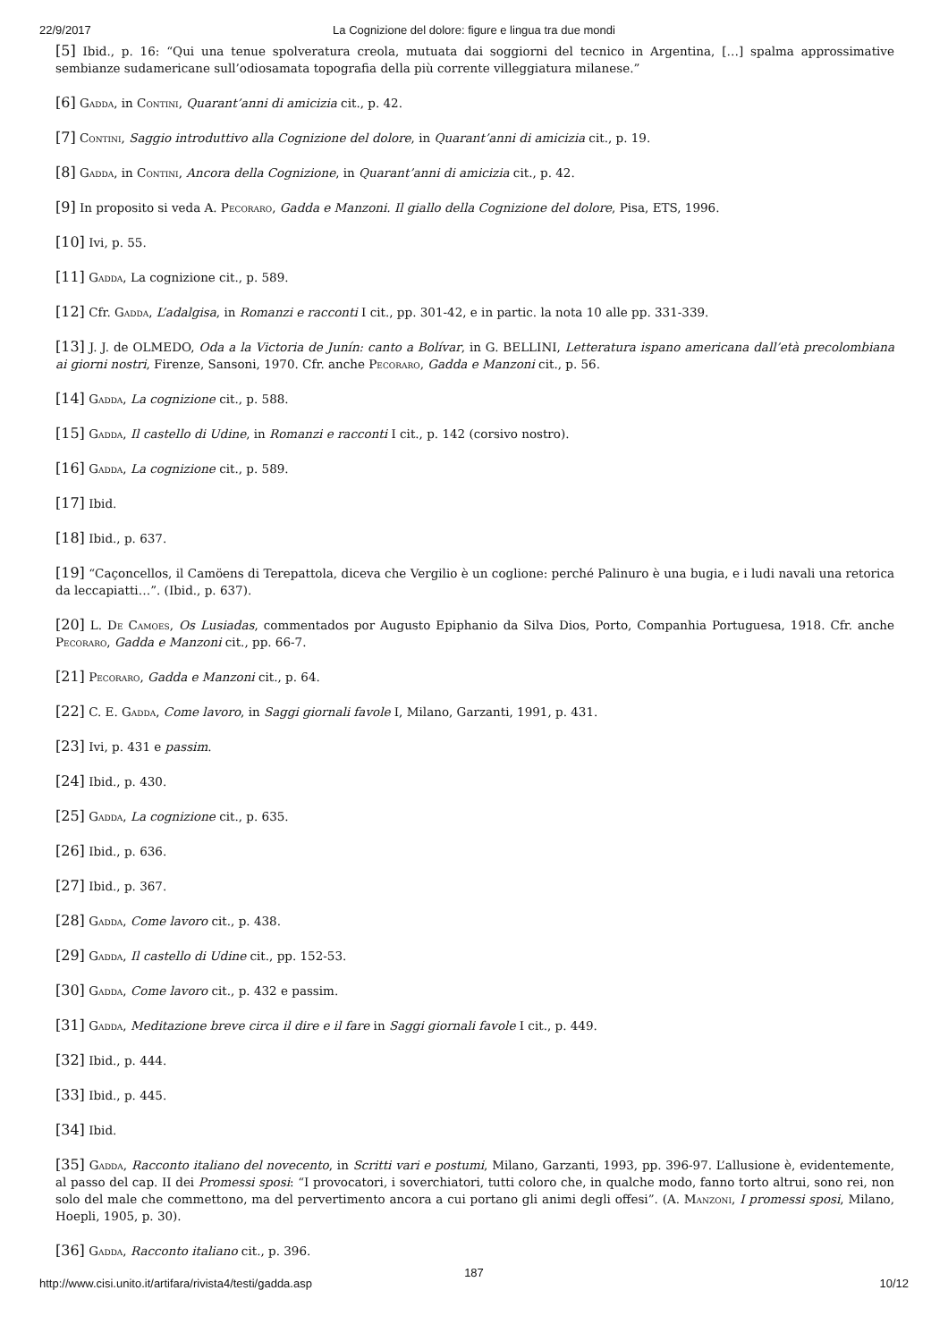22/9/2017 La Cognizione del dolore: figure e lingua tra due mondi
[5] Ibid., p. 16: “Qui una tenue spolveratura creola, mutuata dai soggiorni del tecnico in Argentina, […] spalma approssimative sembianze sudamericane sull’odiosamata topografia della più corrente villeggiatura milanese.”
[6] Gadda, in Contini, Quarant’anni di amicizia cit., p. 42.
[7] Contini, Saggio introduttivo alla Cognizione del dolore, in Quarant’anni di amicizia cit., p. 19.
[8] Gadda, in Contini, Ancora della Cognizione, in Quarant’anni di amicizia cit., p. 42.
[9] In proposito si veda A. Pecoraro, Gadda e Manzoni. Il giallo della Cognizione del dolore, Pisa, ETS, 1996.
[10] Ivi, p. 55.
[11] Gadda, La cognizione cit., p. 589.
[12] Cfr. Gadda, L’adalgisa, in Romanzi e racconti I cit., pp. 301-42, e in partic. la nota 10 alle pp. 331-339.
[13] J. J. de OLMEDO, Oda a la Victoria de Junín: canto a Bolívar, in G. BELLINI, Letteratura ispano americana dall’età precolombiana ai giorni nostri, Firenze, Sansoni, 1970. Cfr. anche Pecoraro, Gadda e Manzoni cit., p. 56.
[14] Gadda, La cognizione cit., p. 588.
[15] Gadda, Il castello di Udine, in Romanzi e racconti I cit., p. 142 (corsivo nostro).
[16] Gadda, La cognizione cit., p. 589.
[17] Ibid.
[18] Ibid., p. 637.
[19] “Caçoncellos, il Camöens di Terepattola, diceva che Vergilio è un coglione: perché Palinuro è una bugia, e i ludi navali una retorica da leccapiatti…”. (Ibid., p. 637).
[20] L. De Camoes, Os Lusiadas, commentados por Augusto Epiphanio da Silva Dios, Porto, Companhia Portuguesa, 1918. Cfr. anche Pecoraro, Gadda e Manzoni cit., pp. 66-7.
[21] Pecoraro, Gadda e Manzoni cit., p. 64.
[22] C. E. Gadda, Come lavoro, in Saggi giornali favole I, Milano, Garzanti, 1991, p. 431.
[23] Ivi, p. 431 e passim.
[24] Ibid., p. 430.
[25] Gadda, La cognizione cit., p. 635.
[26] Ibid., p. 636.
[27] Ibid., p. 367.
[28] Gadda, Come lavoro cit., p. 438.
[29] Gadda, Il castello di Udine cit., pp. 152-53.
[30] Gadda, Come lavoro cit., p. 432 e passim.
[31] Gadda, Meditazione breve circa il dire e il fare in Saggi giornali favole I cit., p. 449.
[32] Ibid., p. 444.
[33] Ibid., p. 445.
[34] Ibid.
[35] Gadda, Racconto italiano del novecento, in Scritti vari e postumi, Milano, Garzanti, 1993, pp. 396-97. L’allusione è, evidentemente, al passo del cap. II dei Promessi sposi: “I provocatori, i soverchiatori, tutti coloro che, in qualche modo, fanno torto altrui, sono rei, non solo del male che commettono, ma del pervertimento ancora a cui portano gli animi degli offesi”. (A. Manzoni, I promessi sposi, Milano, Hoepli, 1905, p. 30).
[36] Gadda, Racconto italiano cit., p. 396.
http://www.cisi.unito.it/artifara/rivista4/testi/gadda.asp
187
10/12